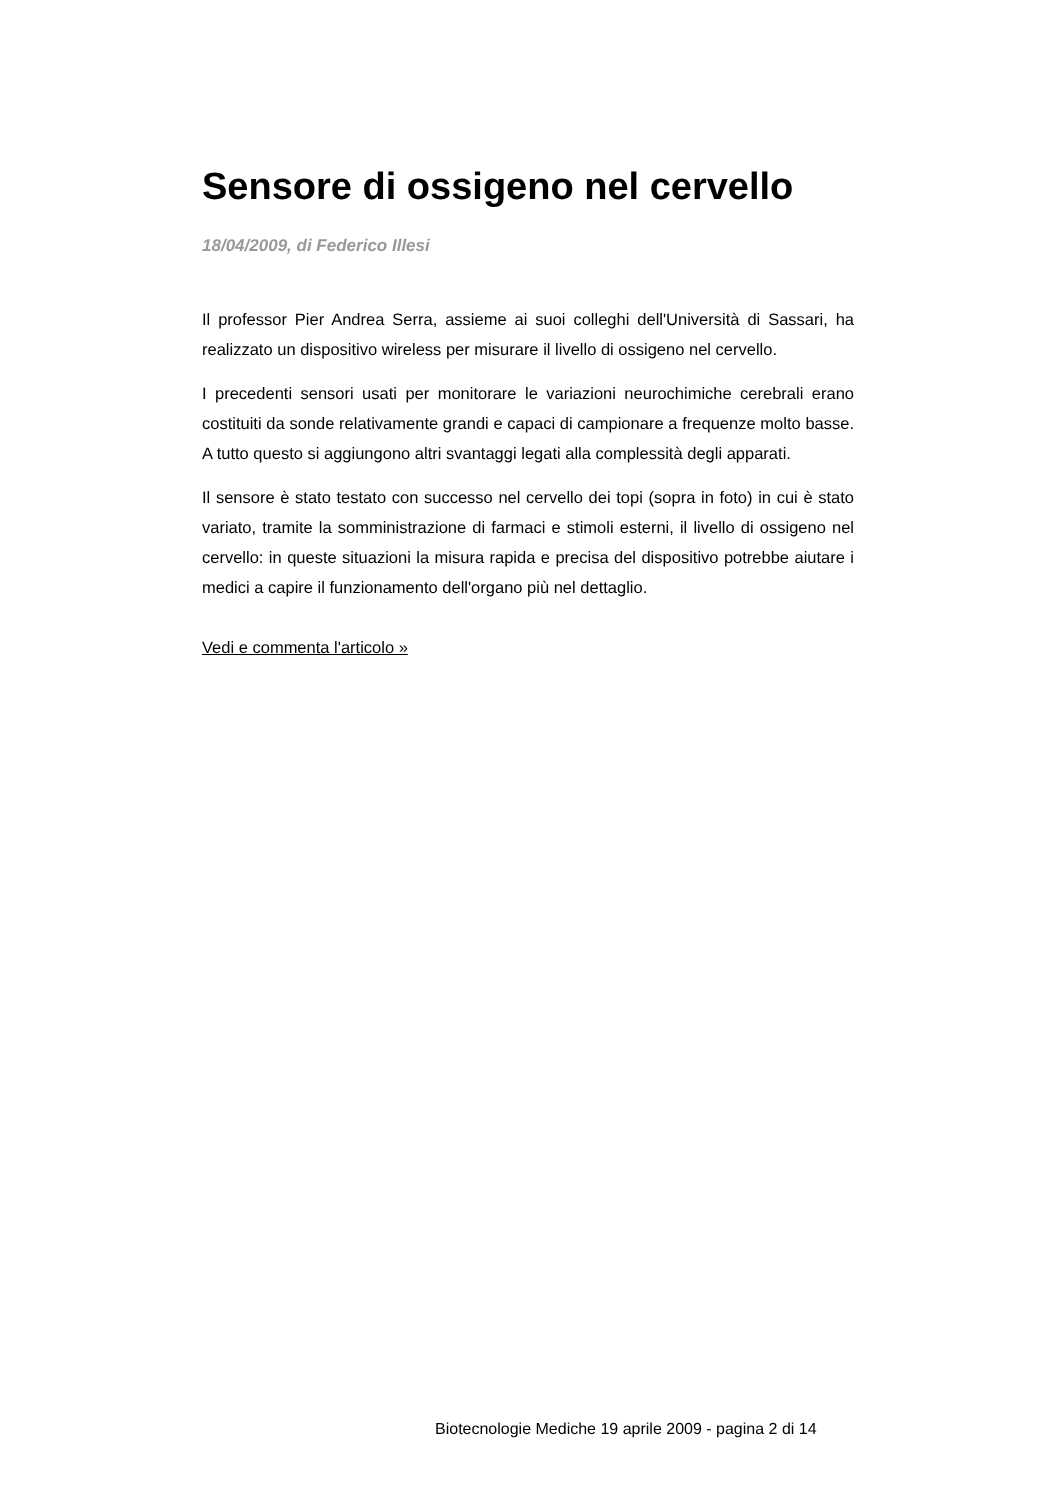Sensore di ossigeno nel cervello
18/04/2009, di Federico Illesi
Il professor Pier Andrea Serra, assieme ai suoi colleghi dell'Università di Sassari, ha realizzato un dispositivo wireless per misurare il livello di ossigeno nel cervello.
I precedenti sensori usati per monitorare le variazioni neurochimiche cerebrali erano costituiti da sonde relativamente grandi e capaci di campionare a frequenze molto basse. A tutto questo si aggiungono altri svantaggi legati alla complessità degli apparati.
Il sensore è stato testato con successo nel cervello dei topi (sopra in foto) in cui è stato variato, tramite la somministrazione di farmaci e stimoli esterni, il livello di ossigeno nel cervello: in queste situazioni la misura rapida e precisa del dispositivo potrebbe aiutare i medici a capire il funzionamento dell'organo più nel dettaglio.
Vedi e commenta l'articolo »
Biotecnologie Mediche 19 aprile 2009 - pagina 2 di 14